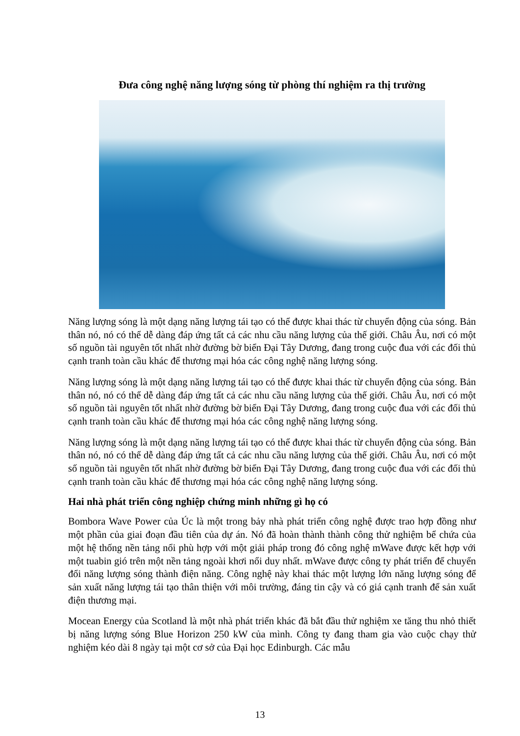Đưa công nghệ năng lượng sóng từ phòng thí nghiệm ra thị trường
Năng lượng sóng là một dạng năng lượng tái tạo có thể được khai thác từ chuyển động của sóng. Bản thân nó, nó có thể dễ dàng đáp ứng tất cả các nhu cầu năng lượng của thế giới. Châu Âu, nơi có một số nguồn tài nguyên tốt nhất nhờ đường bờ biển Đại Tây Dương, đang trong cuộc đua với các đối thủ cạnh tranh toàn cầu khác để thương mại hóa các công nghệ năng lượng sóng.
Năng lượng sóng là một dạng năng lượng tái tạo có thể được khai thác từ chuyển động của sóng. Bản thân nó, nó có thể dễ dàng đáp ứng tất cả các nhu cầu năng lượng của thế giới. Châu Âu, nơi có một số nguồn tài nguyên tốt nhất nhờ đường bờ biển Đại Tây Dương, đang trong cuộc đua với các đối thủ cạnh tranh toàn cầu khác để thương mại hóa các công nghệ năng lượng sóng.
Năng lượng sóng là một dạng năng lượng tái tạo có thể được khai thác từ chuyển động của sóng. Bản thân nó, nó có thể dễ dàng đáp ứng tất cả các nhu cầu năng lượng của thế giới. Châu Âu, nơi có một số nguồn tài nguyên tốt nhất nhờ đường bờ biển Đại Tây Dương, đang trong cuộc đua với các đối thủ cạnh tranh toàn cầu khác để thương mại hóa các công nghệ năng lượng sóng.
Hai nhà phát triển công nghiệp chứng minh những gì họ có
Bombora Wave Power của Úc là một trong bảy nhà phát triển công nghệ được trao hợp đồng như một phần của giai đoạn đầu tiên của dự án. Nó đã hoàn thành thành công thử nghiệm bể chứa của một hệ thống nền tảng nổi phù hợp với một giải pháp trong đó công nghệ mWave được kết hợp với một tuabin gió trên một nền tảng ngoài khơi nổi duy nhất. mWave được công ty phát triển để chuyển đổi năng lượng sóng thành điện năng. Công nghệ này khai thác một lượng lớn năng lượng sóng để sản xuất năng lượng tái tạo thân thiện với môi trường, đáng tin cậy và có giá cạnh tranh để sản xuất điện thương mại.
Mocean Energy của Scotland là một nhà phát triển khác đã bắt đầu thử nghiệm xe tăng thu nhỏ thiết bị năng lượng sóng Blue Horizon 250 kW của mình. Công ty đang tham gia vào cuộc chạy thử nghiệm kéo dài 8 ngày tại một cơ sở của Đại học Edinburgh. Các mẫu
13